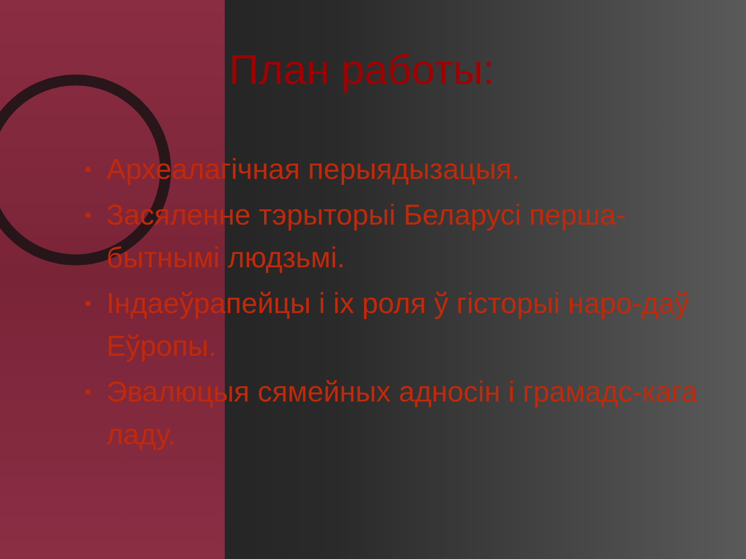План работы:
• Археалагічная перыядызацыя.
• Засяленне тэрыторыі Беларусі перша-бытнымі людзьмі.
• Індаеўрапейцы і іх роля ў гісторыі наро-даў Еўропы.
• Эвалюцыя сямейных адносін і грамадс-кага ладу.